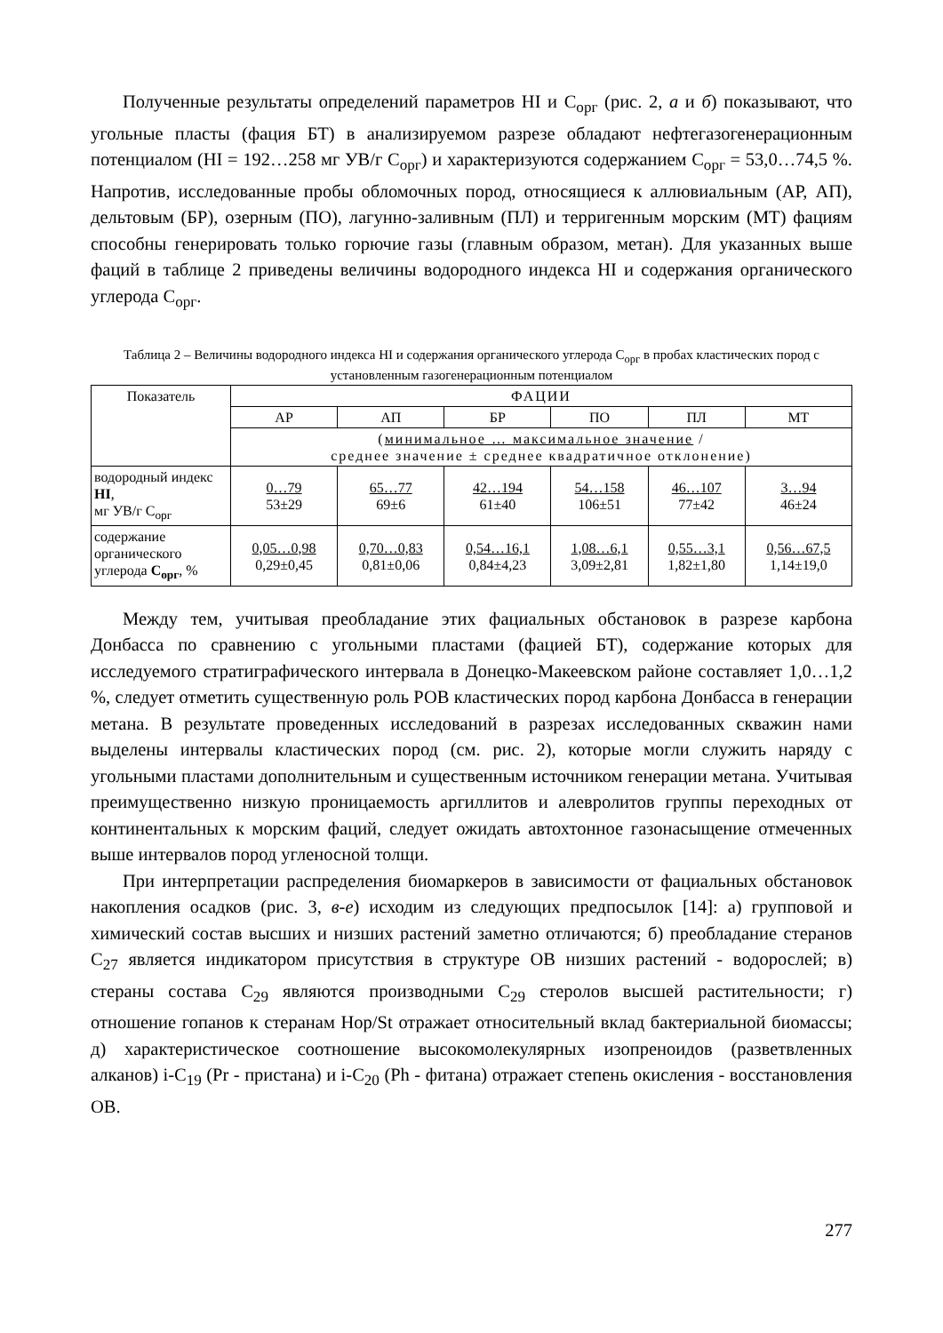Полученные результаты определений параметров HI и С<sub>орг</sub> (рис. 2, а и б) показывают, что угольные пласты (фация БТ) в анализируемом разрезе обладают нефтегазогенерационным потенциалом (HI = 192…258 мг УВ/г С<sub>орг</sub>) и характеризуются содержанием С<sub>орг</sub> = 53,0…74,5 %. Напротив, исследованные пробы обломочных пород, относящиеся к аллювиальным (АР, АП), дельтовым (БР), озерным (ПО), лагунно-заливным (ПЛ) и терригенным морским (МТ) фациям способны генерировать только горючие газы (главным образом, метан). Для указанных выше фаций в таблице 2 приведены величины водородного индекса HI и содержания органического углерода С<sub>орг</sub>.
Таблица 2 – Величины водородного индекса HI и содержания органического углерода С<sub>орг</sub> в пробах кластических пород с установленным газогенерационным потенциалом
| Показатель | ФАЦИИ | | | | | |
| --- | --- | --- | --- | --- | --- | --- |
| | АР | АП | БР | ПО | ПЛ | МТ |
| | ( минимальное … максимальное значение / среднее значение ± среднее квадратичное отклонение) | | | | | |
| водородный индекс HI , мг УВ/г С<sub>орг</sub> | 0…79 53±29 | 65…77 69±6 | 42…194 61±40 | 54…158 106±51 | 46…107 77±42 | 3…94 46±24 |
| содержание органического углерода С<sub>орг</sub> , % | 0,05…0,98 0,29±0,45 | 0,70…0,83 0,81±0,06 | 0,54…16,1 0,84±4,23 | 1,08…6,1 3,09±2,81 | 0,55…3,1 1,82±1,80 | 0,56…67,5 1,14±19,0 |
Между тем, учитывая преобладание этих фациальных обстановок в разрезе карбона Донбасса по сравнению с угольными пластами (фацией БТ), содержание которых для исследуемого стратиграфического интервала в Донецко-Макеевском районе составляет 1,0…1,2 %, следует отметить существенную роль РОВ кластических пород карбона Донбасса в генерации метана. В результате проведенных исследований в разрезах исследованных скважин нами выделены интервалы кластических пород (см. рис. 2), которые могли служить наряду с угольными пластами дополнительным и существенным источником генерации метана. Учитывая преимущественно низкую проницаемость аргиллитов и алевролитов группы переходных от континентальных к морским фаций, следует ожидать автохтонное газонасыщение отмеченных выше интервалов пород угленосной толщи.
При интерпретации распределения биомаркеров в зависимости от фациальных обстановок накопления осадков (рис. 3, в-е) исходим из следующих предпосылок [14]: а) групповой и химический состав высших и низших растений заметно отличаются; б) преобладание стеранов С<sub>27</sub> является индикатором присутствия в структуре ОВ низших растений - водорослей; в) стераны состава С<sub>29</sub> являются производными С<sub>29</sub> стеролов высшей растительности; г) отношение гопанов к стеранам Hop/St отражает относительный вклад бактериальной биомассы; д) характеристическое соотношение высокомолекулярных изопреноидов (разветвленных алканов) i-C<sub>19</sub> (Pr - пристана) и i-C<sub>20</sub> (Ph - фитана) отражает степень окисления - восстановления ОВ.
277